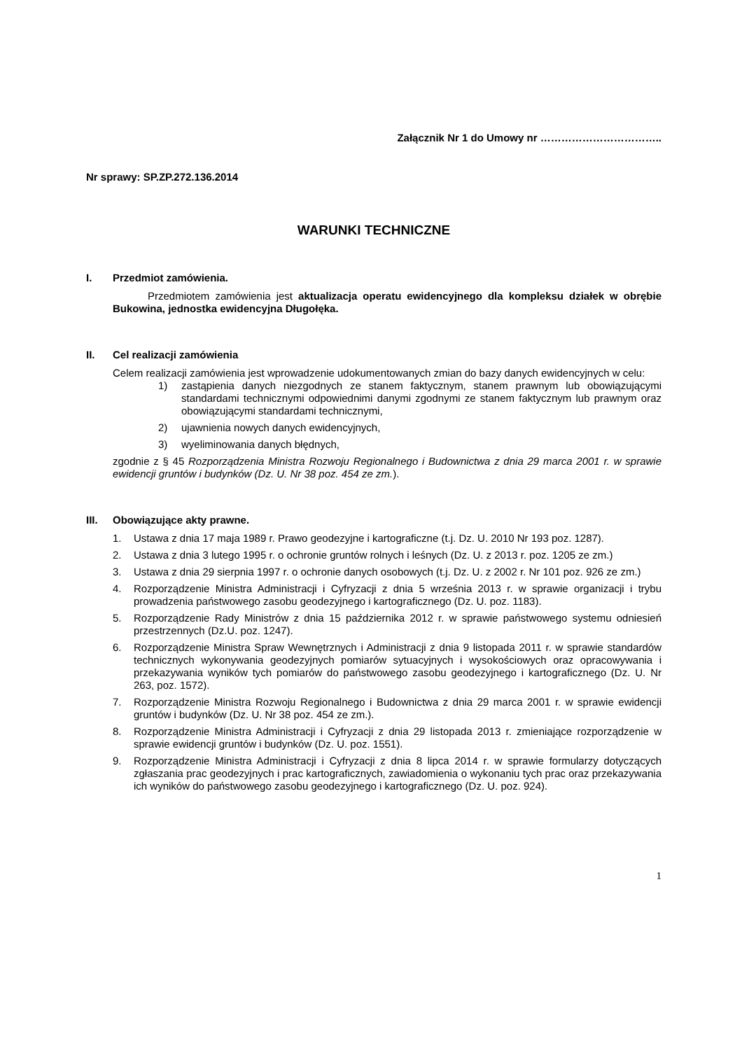Załącznik Nr 1 do Umowy nr ……………………………..
Nr sprawy: SP.ZP.272.136.2014
WARUNKI TECHNICZNE
I. Przedmiot zamówienia.
Przedmiotem zamówienia jest aktualizacja operatu ewidencyjnego dla kompleksu działek w obrębie Bukowina, jednostka ewidencyjna Długołęka.
II. Cel realizacji zamówienia
Celem realizacji zamówienia jest wprowadzenie udokumentowanych zmian do bazy danych ewidencyjnych w celu:
1) zastąpienia danych niezgodnych ze stanem faktycznym, stanem prawnym lub obowiązującymi standardami technicznymi odpowiednimi danymi zgodnymi ze stanem faktycznym lub prawnym oraz obowiązującymi standardami technicznymi,
2) ujawnienia nowych danych ewidencyjnych,
3) wyeliminowania danych błędnych,
zgodnie z § 45 Rozporządzenia Ministra Rozwoju Regionalnego i Budownictwa z dnia 29 marca 2001 r. w sprawie ewidencji gruntów i budynków (Dz. U. Nr 38 poz. 454 ze zm.).
III. Obowiązujące akty prawne.
1. Ustawa z dnia 17 maja 1989 r. Prawo geodezyjne i kartograficzne (t.j. Dz. U. 2010 Nr 193 poz. 1287).
2. Ustawa z dnia 3 lutego 1995 r. o ochronie gruntów rolnych i leśnych (Dz. U. z 2013 r. poz. 1205 ze zm.)
3. Ustawa z dnia 29 sierpnia 1997 r. o ochronie danych osobowych (t.j. Dz. U. z 2002 r. Nr 101 poz. 926 ze zm.)
4. Rozporządzenie Ministra Administracji i Cyfryzacji z dnia 5 września 2013 r. w sprawie organizacji i trybu prowadzenia państwowego zasobu geodezyjnego i kartograficznego (Dz. U. poz. 1183).
5. Rozporządzenie Rady Ministrów z dnia 15 października 2012 r. w sprawie państwowego systemu odniesień przestrzennych (Dz.U. poz. 1247).
6. Rozporządzenie Ministra Spraw Wewnętrznych i Administracji z dnia 9 listopada 2011 r. w sprawie standardów technicznych wykonywania geodezyjnych pomiarów sytuacyjnych i wysokościowych oraz opracowywania i przekazywania wyników tych pomiarów do państwowego zasobu geodezyjnego i kartograficznego (Dz. U. Nr 263, poz. 1572).
7. Rozporządzenie Ministra Rozwoju Regionalnego i Budownictwa z dnia 29 marca 2001 r. w sprawie ewidencji gruntów i budynków (Dz. U. Nr 38 poz. 454 ze zm.).
8. Rozporządzenie Ministra Administracji i Cyfryzacji z dnia 29 listopada 2013 r. zmieniające rozporządzenie w sprawie ewidencji gruntów i budynków (Dz. U. poz. 1551).
9. Rozporządzenie Ministra Administracji i Cyfryzacji z dnia 8 lipca 2014 r. w sprawie formularzy dotyczących zgłaszania prac geodezyjnych i prac kartograficznych, zawiadomienia o wykonaniu tych prac oraz przekazywania ich wyników do państwowego zasobu geodezyjnego i kartograficznego (Dz. U. poz. 924).
1